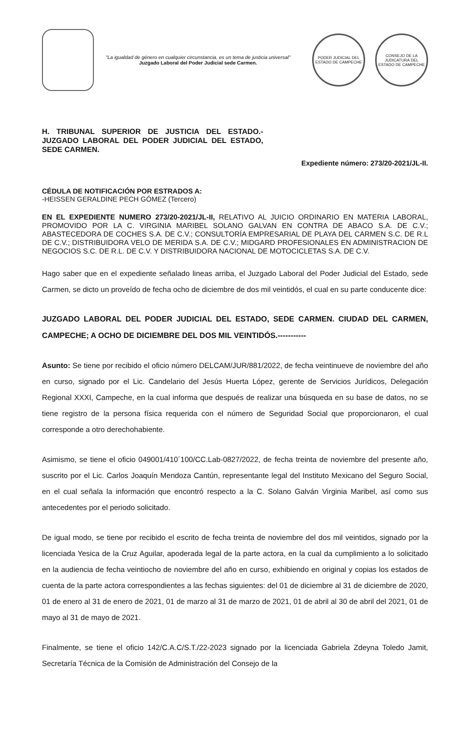"La igualdad de género en cualquier circunstancia, es un tema de justicia universal"
Juzgado Laboral del Poder Judicial sede Carmen.
PODER JUDICIAL DEL ESTADO DE CAMPECHE
CONSEJO DE LA JUDICATURA DEL ESTADO DE CAMPECHE
H. TRIBUNAL SUPERIOR DE JUSTICIA DEL ESTADO.- JUZGADO LABORAL DEL PODER JUDICIAL DEL ESTADO, SEDE CARMEN.
Expediente número: 273/20-2021/JL-II.
CÉDULA DE NOTIFICACIÓN POR ESTRADOS A:
-HEISSEN GERALDINE PECH GÓMEZ (Tercero)
EN EL EXPEDIENTE NUMERO 273/20-2021/JL-II, RELATIVO AL JUICIO ORDINARIO EN MATERIA LABORAL, PROMOVIDO POR LA C. VIRGINIA MARIBEL SOLANO GALVAN EN CONTRA DE ABACO S.A. DE C.V.; ABASTECEDORA DE COCHES S.A. DE C.V.; CONSULTORÍA EMPRESARIAL DE PLAYA DEL CARMEN S.C. DE R.L DE C.V.; DISTRIBUIDORA VELO DE MERIDA S.A. DE C.V.; MIDGARD PROFESIONALES EN ADMINISTRACION DE NEGOCIOS S.C. DE R.L. DE C.V. Y DISTRIBUIDORA NACIONAL DE MOTOCICLETAS S.A. DE C.V.
Hago saber que en el expediente señalado lineas arriba, el Juzgado Laboral del Poder Judicial del Estado, sede Carmen, se dicto un proveído de fecha ocho de diciembre de dos mil veintidós, el cual en su parte conducente dice:
JUZGADO LABORAL DEL PODER JUDICIAL DEL ESTADO, SEDE CARMEN. CIUDAD DEL CARMEN, CAMPECHE; A OCHO DE DICIEMBRE DEL DOS MIL VEINTIDÓS.-----------
Asunto: Se tiene por recibido el oficio número DELCAM/JUR/881/2022, de fecha veintinueve de noviembre del año en curso, signado por el Lic. Candelario del Jesús Huerta López, gerente de Servicios Jurídicos, Delegación Regional XXXI, Campeche, en la cual informa que después de realizar una búsqueda en su base de datos, no se tiene registro de la persona física requerida con el número de Seguridad Social que proporcionaron, el cual corresponde a otro derechohabiente.
Asimismo, se tiene el oficio 049001/410´100/CC.Lab-0827/2022, de fecha treinta de noviembre del presente año, suscrito por el Lic. Carlos Joaquín Mendoza Cantún, representante legal del Instituto Mexicano del Seguro Social, en el cual señala la información que encontró respecto a la C. Solano Galván Virginia Maribel, así como sus antecedentes por el periodo solicitado.
De igual modo, se tiene por recibido el escrito de fecha treinta de noviembre del dos mil veintidos, signado por la licenciada Yesica de la Cruz Aguilar, apoderada legal de la parte actora, en la cual da cumplimiento a lo solicitado en la audiencia de fecha veintiocho de noviembre del año en curso, exhibiendo en original y copias los estados de cuenta de la parte actora correspondientes a las fechas siguientes: del 01 de diciembre al 31 de diciembre de 2020, 01 de enero al 31 de enero de 2021, 01 de marzo al 31 de marzo de 2021, 01 de abril al 30 de abril del 2021, 01 de mayo al 31 de mayo de 2021.
Finalmente, se tiene el oficio 142/C.A.C/S.T./22-2023 signado por la licenciada Gabriela Zdeyna Toledo Jamit, Secretaría Técnica de la Comisión de Administración del Consejo de la